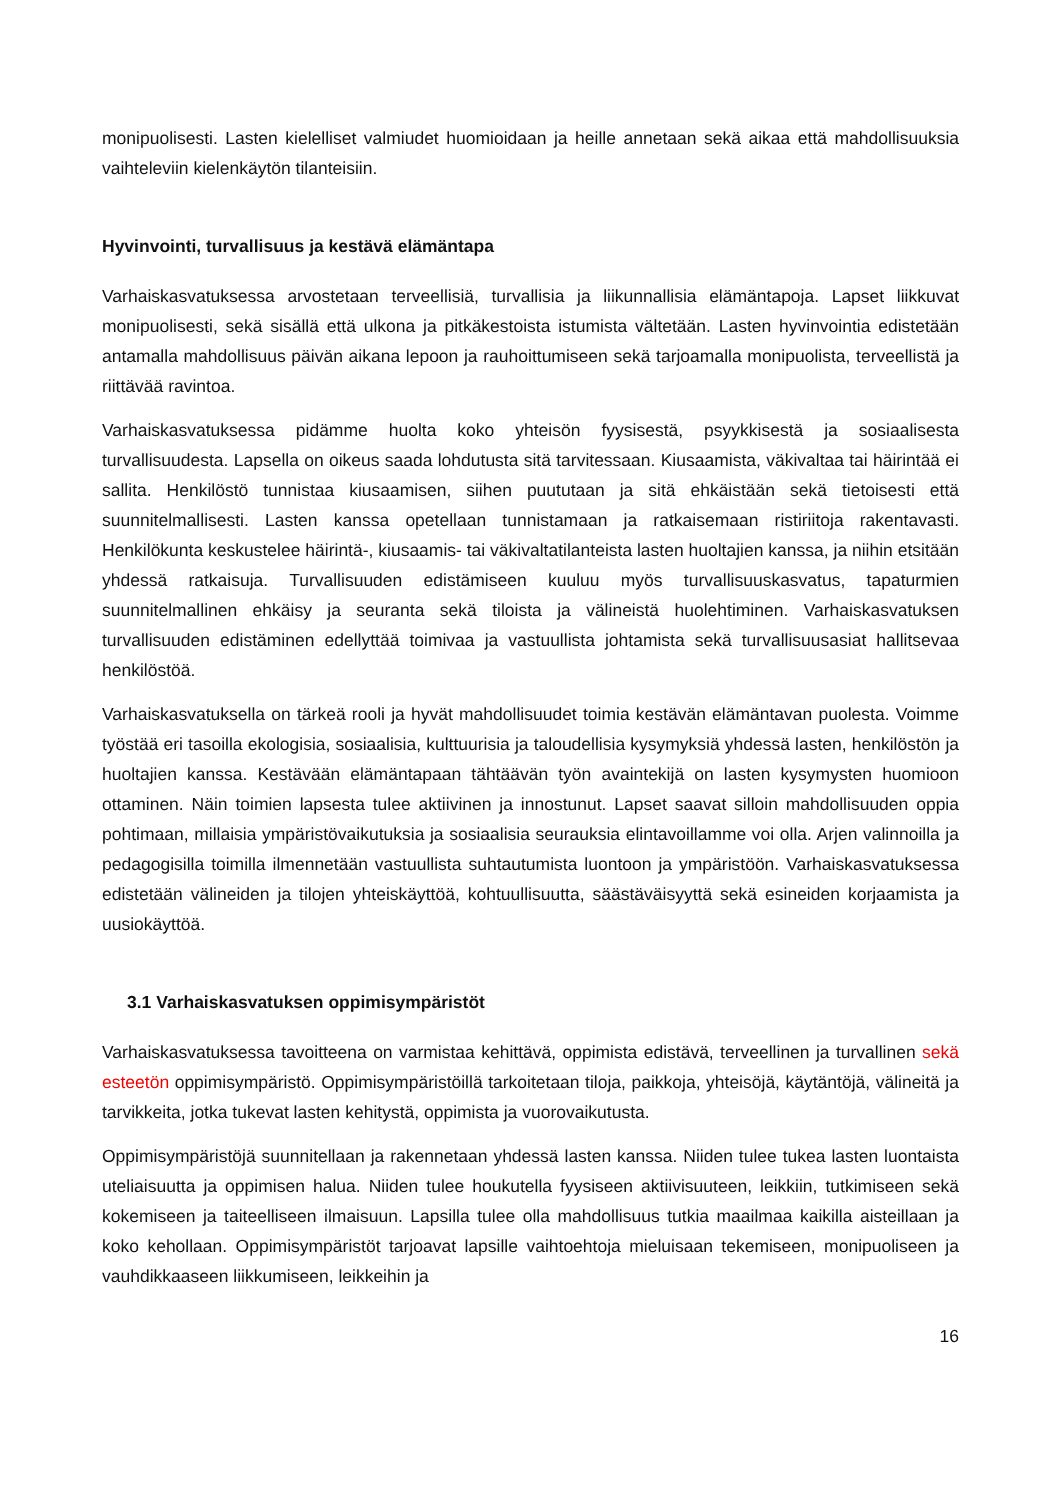monipuolisesti. Lasten kielelliset valmiudet huomioidaan ja heille annetaan sekä aikaa että mahdollisuuksia vaihteleviin kielenkäytön tilanteisiin.
Hyvinvointi, turvallisuus ja kestävä elämäntapa
Varhaiskasvatuksessa arvostetaan terveellisiä, turvallisia ja liikunnallisia elämäntapoja. Lapset liikkuvat monipuolisesti, sekä sisällä että ulkona ja pitkäkestoista istumista vältetään. Lasten hyvinvointia edistetään antamalla mahdollisuus päivän aikana lepoon ja rauhoittumiseen sekä tarjoamalla monipuolista, terveellistä ja riittävää ravintoa.
Varhaiskasvatuksessa pidämme huolta koko yhteisön fyysisestä, psyykkisestä ja sosiaalisesta turvallisuudesta. Lapsella on oikeus saada lohdutusta sitä tarvitessaan. Kiusaamista, väkivaltaa tai häirintää ei sallita. Henkilöstö tunnistaa kiusaamisen, siihen puututaan ja sitä ehkäistään sekä tietoisesti että suunnitelmallisesti. Lasten kanssa opetellaan tunnistamaan ja ratkaisemaan ristiriitoja rakentavasti. Henkilökunta keskustelee häirintä-, kiusaamis- tai väkivaltatilanteista lasten huoltajien kanssa, ja niihin etsitään yhdessä ratkaisuja. Turvallisuuden edistämiseen kuuluu myös turvallisuuskasvatus, tapaturmien suunnitelmallinen ehkäisy ja seuranta sekä tiloista ja välineistä huolehtiminen. Varhaiskasvatuksen turvallisuuden edistäminen edellyttää toimivaa ja vastuullista johtamista sekä turvallisuusasiat hallitsevaa henkilöstöä.
Varhaiskasvatuksella on tärkeä rooli ja hyvät mahdollisuudet toimia kestävän elämäntavan puolesta. Voimme työstää eri tasoilla ekologisia, sosiaalisia, kulttuurisia ja taloudellisia kysymyksiä yhdessä lasten, henkilöstön ja huoltajien kanssa. Kestävään elämäntapaan tähtäävän työn avaintekijä on lasten kysymysten huomioon ottaminen. Näin toimien lapsesta tulee aktiivinen ja innostunut. Lapset saavat silloin mahdollisuuden oppia pohtimaan, millaisia ympäristövaikutuksia ja sosiaalisia seurauksia elintavoillamme voi olla. Arjen valinnoilla ja pedagogisilla toimilla ilmennetään vastuullista suhtautumista luontoon ja ympäristöön. Varhaiskasvatuksessa edistetään välineiden ja tilojen yhteiskäyttöä, kohtuullisuutta, säästäväisyyttä sekä esineiden korjaamista ja uusiokäyttöä.
3.1 Varhaiskasvatuksen oppimisympäristöt
Varhaiskasvatuksessa tavoitteena on varmistaa kehittävä, oppimista edistävä, terveellinen ja turvallinen sekä esteetön oppimisympäristö. Oppimisympäristöillä tarkoitetaan tiloja, paikkoja, yhteisöjä, käytäntöjä, välineitä ja tarvikkeita, jotka tukevat lasten kehitystä, oppimista ja vuorovaikutusta.
Oppimisympäristöjä suunnitellaan ja rakennetaan yhdessä lasten kanssa. Niiden tulee tukea lasten luontaista uteliaisuutta ja oppimisen halua. Niiden tulee houkutella fyysiseen aktiivisuuteen, leikkiin, tutkimiseen sekä kokemiseen ja taiteelliseen ilmaisuun. Lapsilla tulee olla mahdollisuus tutkia maailmaa kaikilla aisteillaan ja koko kehollaan. Oppimisympäristöt tarjoavat lapsille vaihtoehtoja mieluisaan tekemiseen, monipuoliseen ja vauhdikkaaseen liikkumiseen, leikkeihin ja
16